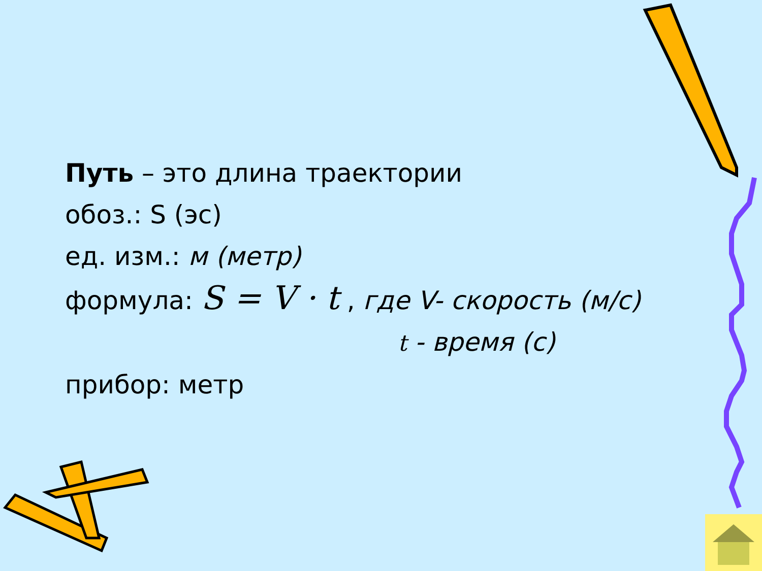Путь – это длина траектории
обоз.: S (эс)
ед. изм.: м (метр)
формула: S = V · t , где V- скорость (м/с)
t - время (с)
прибор: метр